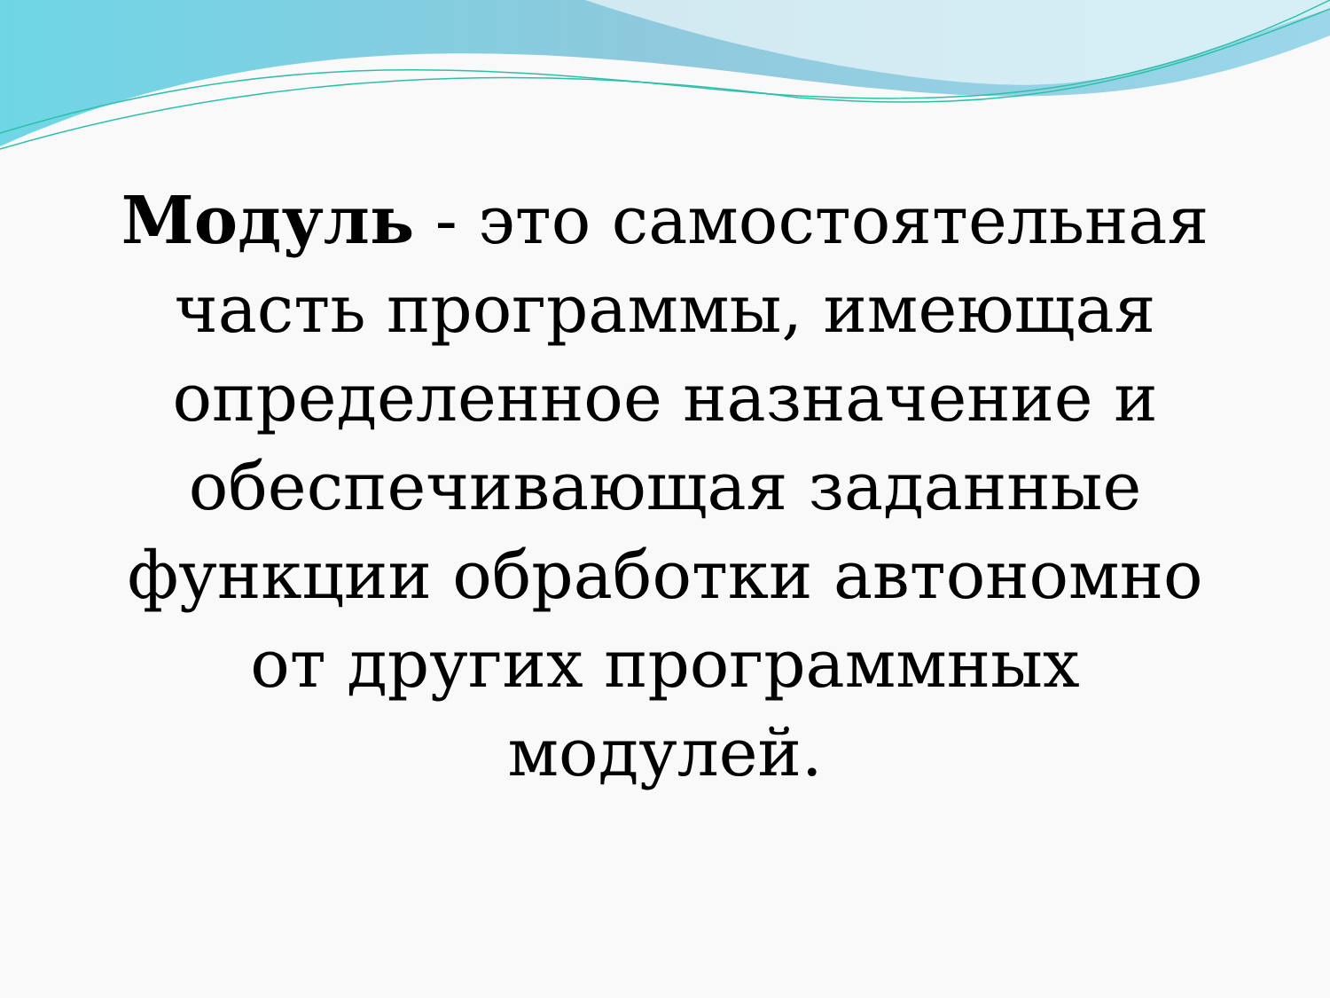Модуль - это самостоятельная часть программы, имеющая определенное назначение и обеспечивающая заданные функции обработки автономно от других программных модулей.